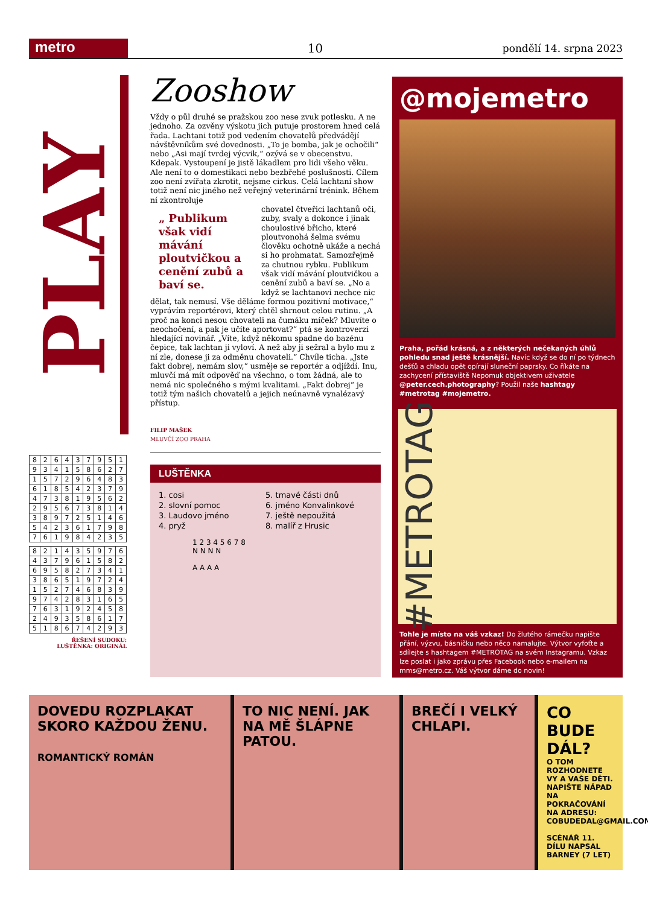metro
10
pondělí 14. srpna 2023
PLAY
| 8 | 2 | 6 | 4 | 3 | 7 | 9 | 5 | 1 |
| 9 | 3 | 4 | 1 | 5 | 8 | 6 | 2 | 7 |
| 1 | 5 | 7 | 2 | 9 | 6 | 4 | 8 | 3 |
| 6 | 1 | 8 | 5 | 4 | 2 | 3 | 7 | 9 |
| 4 | 7 | 3 | 8 | 1 | 9 | 5 | 6 | 2 |
| 2 | 9 | 5 | 6 | 7 | 3 | 8 | 1 | 4 |
| 3 | 8 | 9 | 7 | 2 | 5 | 1 | 4 | 6 |
| 5 | 4 | 2 | 3 | 6 | 1 | 7 | 9 | 8 |
| 7 | 6 | 1 | 9 | 8 | 4 | 2 | 3 | 5 |
| 8 | 2 | 1 | 4 | 3 | 5 | 9 | 7 | 6 |
| 4 | 3 | 7 | 9 | 6 | 1 | 5 | 8 | 2 |
| 6 | 9 | 5 | 8 | 2 | 7 | 3 | 4 | 1 |
| 3 | 8 | 6 | 5 | 1 | 9 | 7 | 2 | 4 |
| 1 | 5 | 2 | 7 | 4 | 6 | 8 | 3 | 9 |
| 9 | 7 | 4 | 2 | 8 | 3 | 1 | 6 | 5 |
| 7 | 6 | 3 | 1 | 9 | 2 | 4 | 5 | 8 |
| 2 | 4 | 9 | 3 | 5 | 8 | 6 | 1 | 7 |
| 5 | 1 | 8 | 6 | 7 | 4 | 2 | 9 | 3 |
ŘEŠENÍ SUDOKU:
LUŠTĚNKA: ORIGINÁL
Zooshow
Vždy o půl druhé se pražskou zoo nese zvuk potlesku. A ne jednoho. Za ozvěny výskotu jich putuje prostorem hned celá řada. Lachtani totiž pod vedením chovatelů předvádějí návštěvníkům své dovednosti. „To je bomba, jak je ochočili“ nebo „Asi mají tvrdej výcvik,“ ozývá se v obecenstvu. Kdepak. Vystoupení je jistě lákadlem pro lidi všeho věku. Ale není to o domestikaci nebo bezbřehé poslušnosti. Cílem zoo není zvířata zkrotit, nejsme cirkus. Celá lachtaní show totiž není nic jiného než veřejný veterinární trénink. Během ní zkontroluje
„ Publikum však vidí mávání ploutvičkou a cenění zubů a baví se.
chovatel čtveřici lachtanů oči, zuby, svaly a dokonce i jinak choulostivé břicho, které ploutvonohá šelma svému člověku ochotně ukáže a nechá si ho prohmatat. Samozřejmě za chutnou rybku. Publikum však vidí mávání ploutvičkou a cenění zubů a baví se. „No a když se lachtanovi nechce nic dělat, tak nemusí. Vše děláme formou pozitivní motivace,“ vyprávím reportérovi, který chtěl shrnout celou rutinu. „A proč na konci nesou chovateli na čumáku míček? Mluvíte o neochočení, a pak je učíte aportovat?“ ptá se kontroverzi hledající novinář. „Víte, když někomu spadne do bazénu čepice, tak lachtan ji vyloví. A než aby ji sežral a bylo mu z ní zle, donese ji za odměnu chovateli.“ Chvíle ticha. „Jste fakt dobrej, nemám slov,“ usměje se reportér a odjíždí. Inu, mluvčí má mít odpověď na všechno, o tom žádná, ale to nemá nic společného s mými kvalitami. „Fakt dobrej“ je totiž tým našich chovatelů a jejich neúnavně vynalézavý přístup.
FILIP MAŠEK
MLUVČÍ ZOO PRAHA
LUŠTĚNKA
1. cosi
2. slovní pomoc
3. Laudovo jméno
4. pryž
5. tmavé části dnů
6. jméno Konvalinkové
7. ještě nepoužitá
8. malíř z Hrusic
1 2 3 4 5 6 7 8
N N N N
A A A A
@mojemetro
Praha, pořád krásná, a z některých nečekaných úhlů pohledu snad ještě krásnější. Navíc když se do ní po týdnech dešťů a chladu opět opírají sluneční paprsky. Co říkáte na zachycení přístaviště Nepomuk objektivem uživatele @peter.cech.photography? Použil naše hashtagy #metrotag #mojemetro.
#METROTAG
Tohle je místo na váš vzkaz! Do žlutého rámečku napište přání, výzvu, básničku nebo něco namalujte. Výtvor vyfoťte a sdílejte s hashtagem #METROTAG na svém Instagramu. Vzkaz lze poslat i jako zprávu přes Facebook nebo e-mailem na mms@metro.cz. Váš výtvor dáme do novin!
DOVEDU ROZPLAKAT SKORO KAŽDOU ŽENU.
ROMANTICKÝ ROMÁN
TO NIC NENÍ. JAK NA MĚ ŠLÁPNE PATOU.
BREČÍ I VELKÝ CHLAPI.
CO BUDE DÁL?
O TOM ROZHODNETE VY A VAŠE DĚTI. NAPIŠTE NÁPAD NA POKRAČOVÁNÍ NA ADRESU: COBUDEDAL@GMAIL.COM
SCÉNÁŘ 11. DÍLU NAPSAL BARNEY (7 LET)